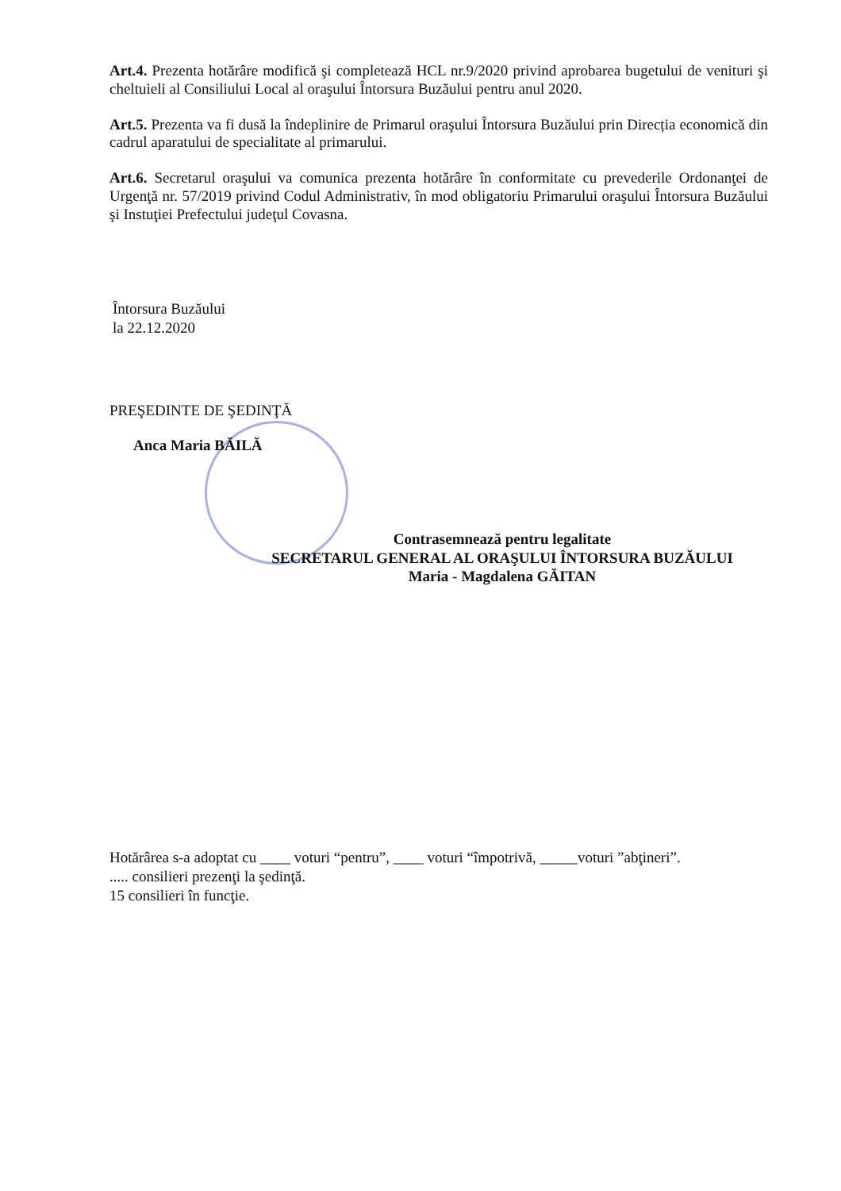Art.4. Prezenta hotărâre modifică şi completează HCL nr.9/2020 privind aprobarea bugetului de venituri şi cheltuieli al Consiliului Local al oraşului Întorsura Buzăului pentru anul 2020.
Art.5. Prezenta va fi dusă la îndeplinire de Primarul oraşului Întorsura Buzăului prin Direcția economică din cadrul aparatului de specialitate al primarului.
Art.6. Secretarul oraşului va comunica prezenta hotărâre în conformitate cu prevederile Ordonanţei de Urgenţă nr. 57/2019 privind Codul Administrativ, în mod obligatoriu Primarului oraşului Întorsura Buzăului şi Instuţiei Prefectului judeţul Covasna.
Întorsura Buzăului
la 22.12.2020
PREŞEDINTE DE ŞEDINŢĂ
Anca Maria BĂILĂ
Contrasemnează pentru legalitate
SECRETARUL GENERAL AL ORAŞULUI ÎNTORSURA BUZĂULUI
Maria - Magdalena GĂITAN
Hotărârea s-a adoptat cu ____ voturi “pentru”, ____ voturi “împotrivă, _____voturi ”abţineri”.
..... consilieri prezenţi la şedinţă.
15 consilieri în funcţie.